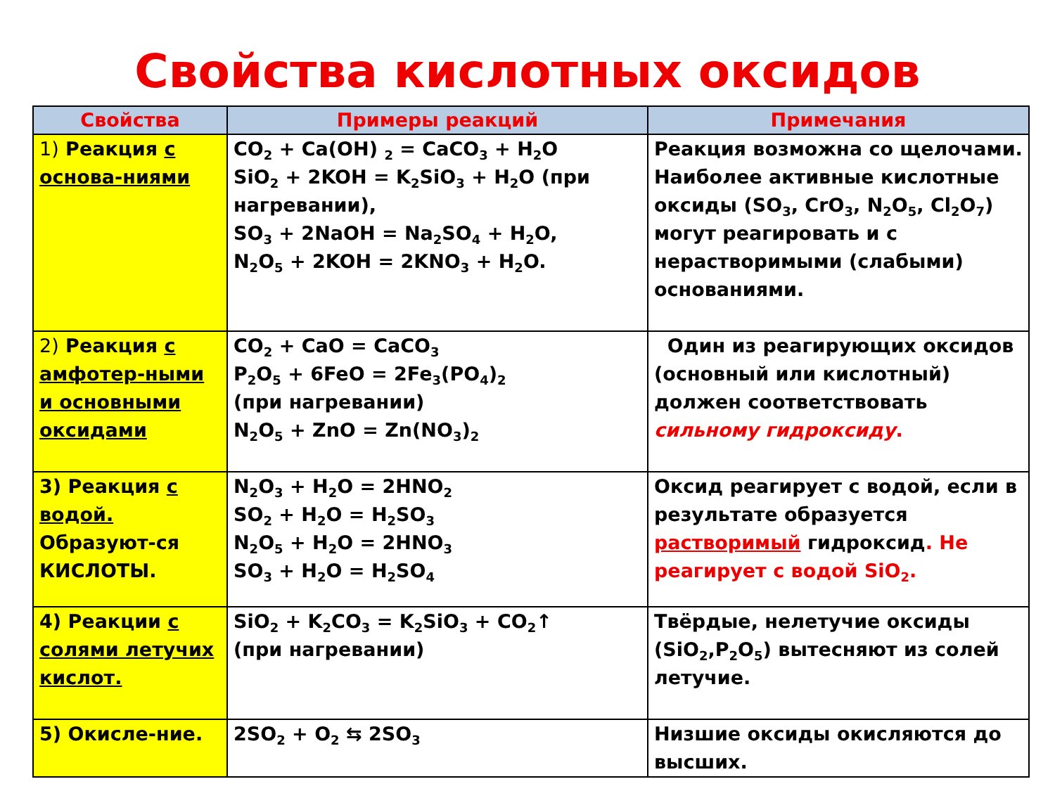Свойства кислотных оксидов
| Свойства | Примеры реакций | Примечания |
| --- | --- | --- |
| 1) Реакция с основа-ниями | CO<sub>2</sub> + Ca(OH) <sub>2</sub> = CaCO<sub>3</sub> + H<sub>2</sub>O SiO<sub>2</sub> + 2KOH = K<sub>2</sub>SiO<sub>3</sub> + H<sub>2</sub>O (при нагревании), SO<sub>3</sub> + 2NaOH = Na<sub>2</sub>SO<sub>4</sub> + H<sub>2</sub>O, N<sub>2</sub>O<sub>5</sub> + 2KOH = 2KNO<sub>3</sub> + H<sub>2</sub>O. | Реакция возможна со щелочами. Наиболее активные кислотные оксиды (SO<sub>3</sub>, CrO<sub>3</sub>, N<sub>2</sub>O<sub>5</sub>, Cl<sub>2</sub>O<sub>7</sub>) могут реагировать и с нерастворимыми (слабыми) основаниями. |
| 2) Реакция с амфотер-ными и основными оксидами | CO<sub>2</sub> + CaO = CaCO<sub>3</sub> P<sub>2</sub>O<sub>5</sub> + 6FeO = 2Fe<sub>3</sub>(PO<sub>4</sub>)<sub>2</sub> (при нагревании) N<sub>2</sub>O<sub>5</sub> + ZnO = Zn(NO<sub>3</sub>)<sub>2</sub> | Один из реагирующих оксидов (основный или кислотный) должен соответствовать сильному гидроксиду . |
| 3) Реакция с водой. Образуют-ся КИСЛОТЫ. | N<sub>2</sub>O<sub>3</sub> + H<sub>2</sub>O = 2HNO<sub>2</sub> SO<sub>2</sub> + H<sub>2</sub>O = H<sub>2</sub>SO<sub>3</sub> N<sub>2</sub>O<sub>5</sub> + H<sub>2</sub>O = 2HNO<sub>3</sub> SO<sub>3</sub> + H<sub>2</sub>O = H<sub>2</sub>SO<sub>4</sub> | Оксид реагирует с водой, если в результате образуется растворимый гидроксид . Не реагирует с водой SiO<sub>2</sub>. |
| 4) Реакции с солями летучих кислот. | SiO<sub>2</sub> + K<sub>2</sub>CO<sub>3</sub> = K<sub>2</sub>SiO<sub>3</sub> + CO<sub>2</sub>↑ (при нагревании) | Твёрдые, нелетучие оксиды (SiO<sub>2</sub>,P<sub>2</sub>O<sub>5</sub>) вытесняют из солей летучие. |
| 5) Окисле-ние. | 2SO<sub>2</sub> + O<sub>2</sub> ⇆ 2SO<sub>3</sub> | Низшие оксиды окисляются до высших. |